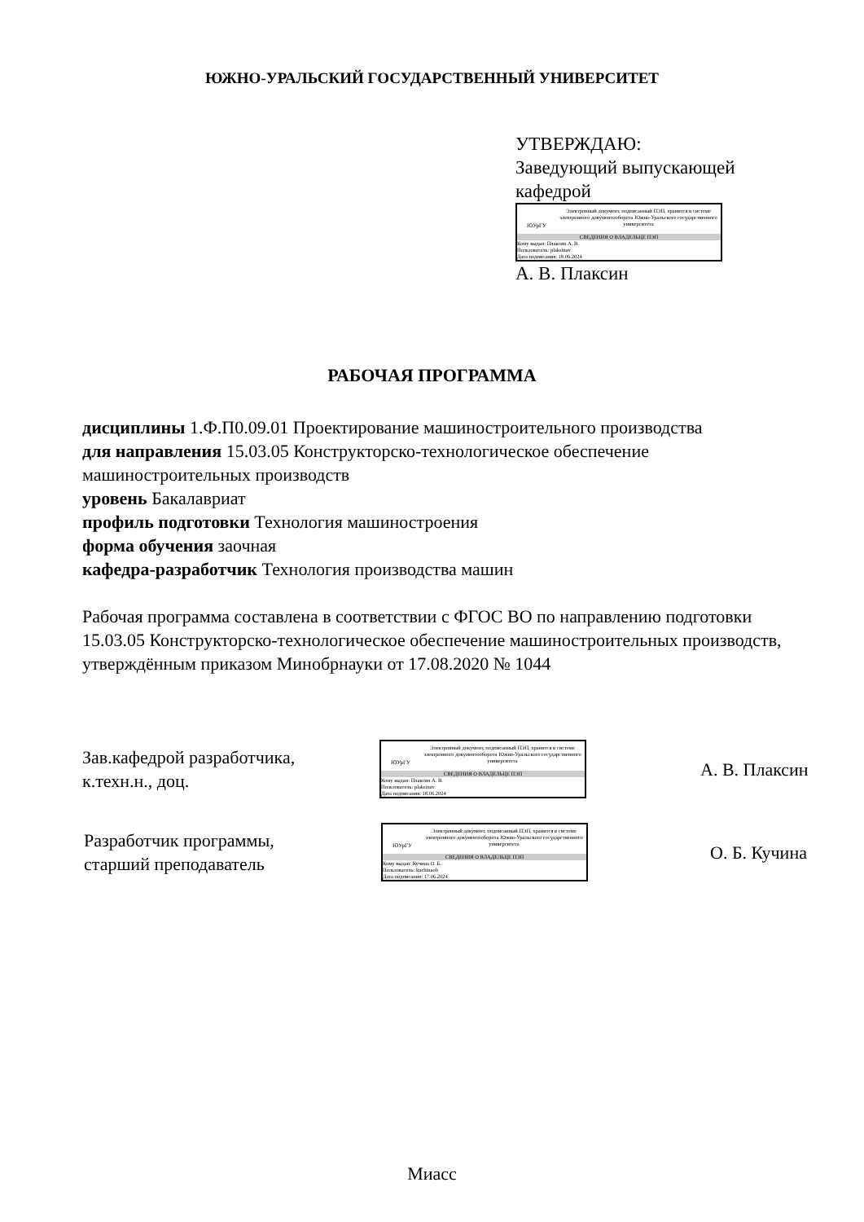ЮЖНО-УРАЛЬСКИЙ ГОСУДАРСТВЕННЫЙ УНИВЕРСИТЕТ
УТВЕРЖДАЮ:
Заведующий выпускающей
кафедрой
ЮУрГУ
Электронный документ, подписанный ПЭП, хранится в системе электронного документооборота Южно-Уральского государственного университета
СВЕДЕНИЯ О ВЛАДЕЛЬЦЕ ПЭП
Кому выдан: Плаксин А. В.
Пользователь: plaksinav
Дата подписания: 18.06.2024
А. В. Плаксин
РАБОЧАЯ ПРОГРАММА
дисциплины 1.Ф.П0.09.01 Проектирование машиностроительного производства
для направления 15.03.05 Конструкторско-технологическое обеспечение машиностроительных производств
уровень Бакалавриат
профиль подготовки Технология машиностроения
форма обучения заочная
кафедра-разработчик Технология производства машин
Рабочая программа составлена в соответствии с ФГОС ВО по направлению подготовки 15.03.05 Конструкторско-технологическое обеспечение машиностроительных производств, утверждённым приказом Минобрнауки от 17.08.2020 № 1044
Зав.кафедрой разработчика,
к.техн.н., доц.
ЮУрГУ
Электронный документ, подписанный ПЭП, хранится в системе электронного документооборота Южно-Уральского государственного университета
СВЕДЕНИЯ О ВЛАДЕЛЬЦЕ ПЭП
Кому выдан: Плаксин А. В.
Пользователь: plaksinav
Дата подписания: 18.06.2024
А. В. Плаксин
Разработчик программы,
старший преподаватель
ЮУрГУ
Электронный документ, подписанный ПЭП, хранится в системе электронного документооборота Южно-Уральского государственного университета
СВЕДЕНИЯ О ВЛАДЕЛЬЦЕ ПЭП
Кому выдан: Кучина О. Б.
Пользователь: kuchinaob
Дата подписания: 17.06.2024
О. Б. Кучина
Миасс